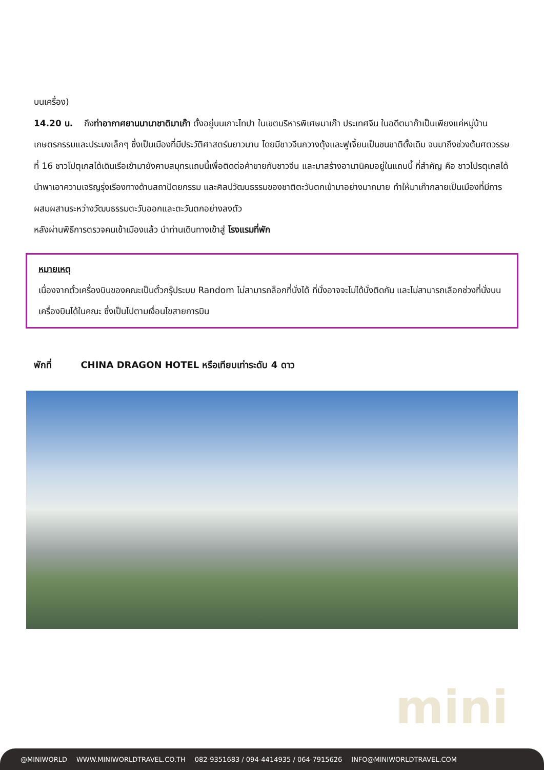บนเครื่อง)
14.20 น. ถึงท่าอากาศยานนานาชาติมาเก๊า ตั้งอยู่บนเกาะไทปา ในเขตบริหารพิเศษมาเก๊า ประเทศจีน ในอดีตมาก๊าเป็นเพียงแค่หมู่บ้านเกษตรกรรมและประมงเล็กๆ ซึ่งเป็นเมืองที่มีประวัติศาสตร์นยาวนาน โดยมีชาวจีนกวางตุ้งและฟูเจี้ยนเป็นชนชาติดั้งเดิม จนมาถึงช่วงต้นศตวรรษที่ 16 ชาวโปตุเกสได้เดินเรือเข้ามายังคาบสมุทรแถบนี้เพื่อติดต่อค้าขายกับชาวจีน และมาสร้างอานานิคมอยู่ในแถบนี้ ที่สำคัญ คือ ชาวโปรตุเกสได้นำพาเอาความเจริญรุ่งเรืองทางด้านสถาปัตยกรรม และศิลปวัฒนธรรมของชาติตะวันตกเข้ามาอย่างมากมาย ทำให้มาเก๊ากลายเป็นเมืองที่มีการผสมผสานระหว่างวัฒนธรรมตะวันออกและตะวันตกอย่างลงตัว
หลังผ่านพิธีการตรวจคนเข้าเมืองแล้ว นำท่านเดินทางเข้าสู่ โรงแรมที่พัก
หมายเหตุ
เนื่องจากตั๋วเครื่องบินของคณะเป็นตั๋วกรุ๊ประบบ Random ไม่สามารถล็อกที่นั่งได้ ที่นั่งอาจจะไม่ได้นั่งติดกัน และไม่สามารถเลือกช่วงที่นั่งบนเครื่องบินได้ในคณะ ซึ่งเป็นไปตามเงื่อนไขสายการบิน
พักที่ CHINA DRAGON HOTEL หรือเทียบเท่าระดับ 4 ดาว
mini
@MINIWORLD WWW.MINIWORLDTRAVEL.CO.TH 082-9351683 / 094-4414935 / 064-7915626 INFO@MINIWORLDTRAVEL.COM